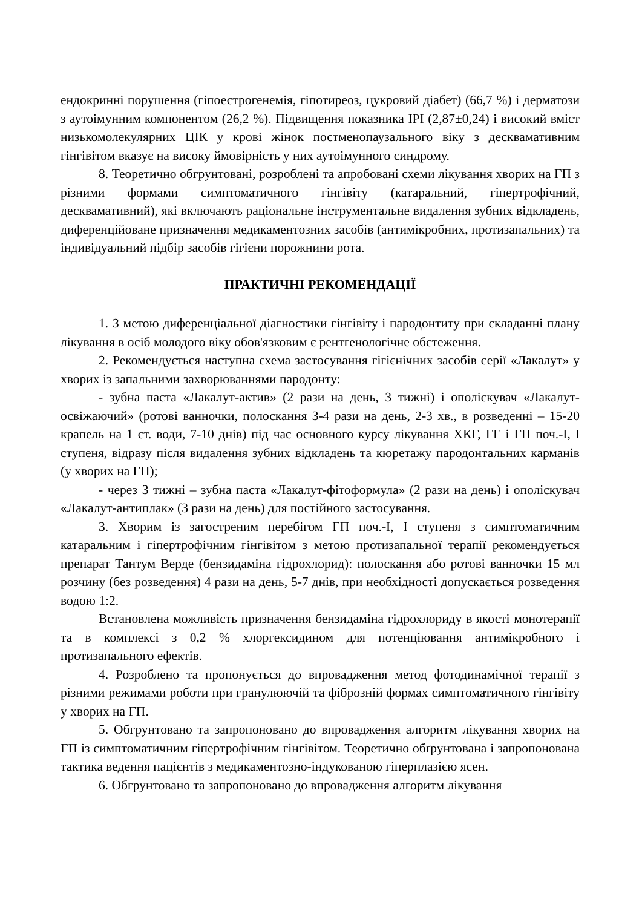ендокринні порушення (гіпоестрогенемія, гіпотиреоз, цукровий діабет) (66,7 %) і дерматози з аутоімунним компонентом (26,2 %). Підвищення показника ІРІ (2,87±0,24) і високий вміст низькомолекулярних ЦІК у крові жінок постменопаузального віку з десквамативним гінгівітом вказує на високу ймовірність у них аутоімунного синдрому.
8. Теоретично обгрунтовані, розроблені та апробовані схеми лікування хворих на ГП з різними формами симптоматичного гінгівіту (катаральний, гіпертрофічний, десквамативний), які включають раціональне інструментальне видалення зубних відкладень, диференційоване призначення медикаментозних засобів (антимікробних, протизапальних) та індивідуальний підбір засобів гігієни порожнини рота.
ПРАКТИЧНІ РЕКОМЕНДАЦІЇ
1. З метою диференціальної діагностики гінгівіту і пародонтиту при складанні плану лікування в осіб молодого віку обов'язковим є рентгенологічне обстеження.
2. Рекомендується наступна схема застосування гігієнічних засобів серії «Лакалут» у хворих із запальними захворюваннями пародонту:
- зубна паста «Лакалут-актив» (2 рази на день, 3 тижні) і ополіскувач «Лакалут-освіжаючий» (ротові ванночки, полоскання 3-4 рази на день, 2-3 хв., в розведенні – 15-20 крапель на 1 ст. води, 7-10 днів) під час основного курсу лікування ХКГ, ГГ і ГП поч.-I, I ступеня, відразу після видалення зубних відкладень та кюретажу пародонтальних карманів (у хворих на ГП);
- через 3 тижні – зубна паста «Лакалут-фітоформула» (2 рази на день) і ополіскувач «Лакалут-антиплак» (3 рази на день) для постійного застосування.
3. Хворим із загостреним перебігом ГП поч.-I, I ступеня з симптоматичним катаральним і гіпертрофічним гінгівітом з метою протизапальної терапії рекомендується препарат Тантум Верде (бензидаміна гідрохлорид): полоскання або ротові ванночки 15 мл розчину (без розведення) 4 рази на день, 5-7 днів, при необхідності допускається розведення водою 1:2.
Встановлена можливість призначення бензидаміна гідрохлориду в якості монотерапії та в комплексі з 0,2 % хлоргексидином для потенціювання антимікробного і протизапального ефектів.
4. Розроблено та пропонується до впровадження метод фотодинамічної терапії з різними режимами роботи при гранулюючій та фіброзній формах симптоматичного гінгівіту у хворих на ГП.
5. Обгрунтовано та запропоновано до впровадження алгоритм лікування хворих на ГП із симптоматичним гіпертрофічним гінгівітом. Теоретично обґрунтована і запропонована тактика ведення пацієнтів з медикаментозно-індукованою гіперплазією ясен.
6. Обгрунтовано та запропоновано до впровадження алгоритм лікування